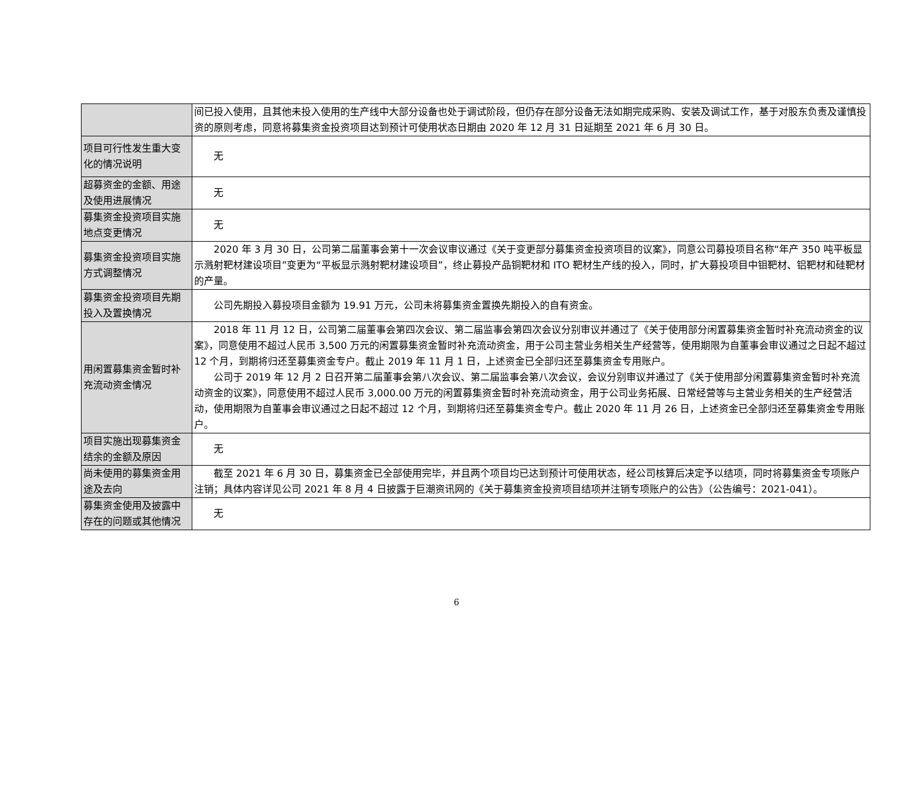| | 间已投入使用，且其他未投入使用的生产线中大部分设备也处于调试阶段，但仍存在部分设备无法如期完成采购、安装及调试工作，基于对股东负责及谨慎投资的原则考虑，同意将募集资金投资项目达到预计可使用状态日期由 2020 年 12 月 31 日延期至 2021 年 6 月 30 日。 |
| 项目可行性发生重大变化的情况说明 | 无 |
| 超募资金的金额、用途及使用进展情况 | 无 |
| 募集资金投资项目实施地点变更情况 | 无 |
| 募集资金投资项目实施方式调整情况 | 2020 年 3 月 30 日，公司第二届董事会第十一次会议审议通过《关于变更部分募集资金投资项目的议案》，同意公司募投项目名称“年产 350 吨平板显示溅射靶材建设项目”变更为“平板显示溅射靶材建设项目”，终止募投产品铜靶材和 ITO 靶材生产线的投入，同时，扩大募投项目中钼靶材、铝靶材和硅靶材的产量。 |
| 募集资金投资项目先期投入及置换情况 | 公司先期投入募投项目金额为 19.91 万元，公司未将募集资金置换先期投入的自有资金。 |
| 用闲置募集资金暂时补充流动资金情况 | 2018 年 11 月 12 日，公司第二届董事会第四次会议、第二届监事会第四次会议分别审议并通过了《关于使用部分闲置募集资金暂时补充流动资金的议案》，同意使用不超过人民币 3,500 万元的闲置募集资金暂时补充流动资金，用于公司主营业务相关生产经营等，使用期限为自董事会审议通过之日起不超过 12 个月，到期将归还至募集资金专户。截止 2019 年 11 月 1 日，上述资金已全部归还至募集资金专用账户。 公司于 2019 年 12 月 2 日召开第二届董事会第八次会议、第二届监事会第八次会议，会议分别审议并通过了《关于使用部分闲置募集资金暂时补充流动资金的议案》，同意使用不超过人民币 3,000.00 万元的闲置募集资金暂时补充流动资金，用于公司业务拓展、日常经营等与主营业务相关的生产经营活动，使用期限为自董事会审议通过之日起不超过 12 个月，到期将归还至募集资金专户。截止 2020 年 11 月 26 日，上述资金已全部归还至募集资金专用账户。 |
| 项目实施出现募集资金结余的金额及原因 | 无 |
| 尚未使用的募集资金用途及去向 | 截至 2021 年 6 月 30 日，募集资金已全部使用完毕，并且两个项目均已达到预计可使用状态，经公司核算后决定予以结项，同时将募集资金专项账户注销；具体内容详见公司 2021 年 8 月 4 日披露于巨潮资讯网的《关于募集资金投资项目结项并注销专项账户的公告》（公告编号：2021-041）。 |
| 募集资金使用及披露中存在的问题或其他情况 | 无 |
6